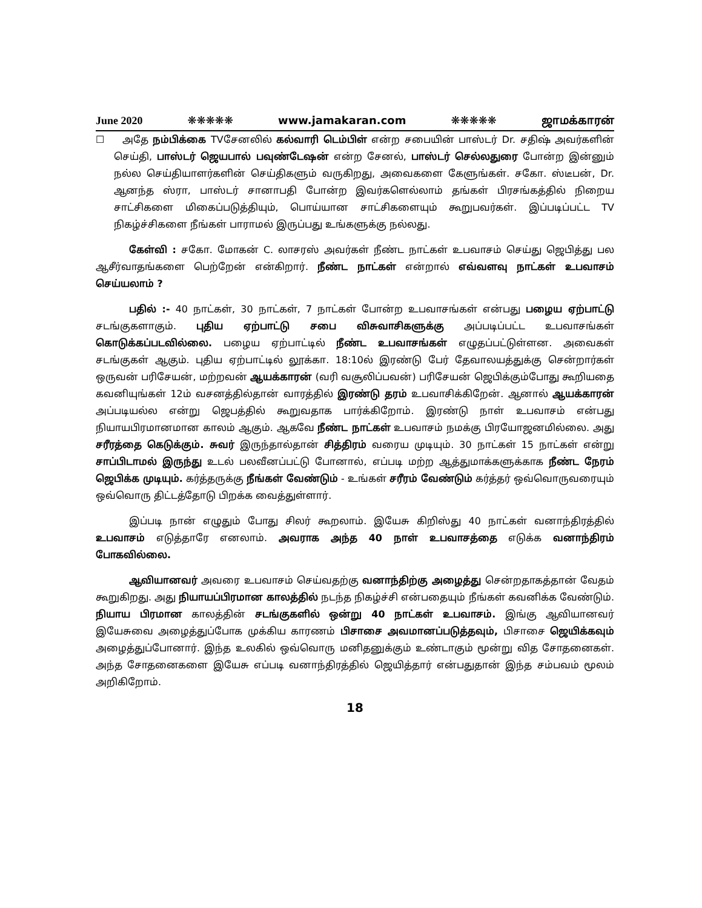June 2020 ❋❋❋❋❋ www.jamakaran.com ❋❋❋❋❋ ஜாமக்காரன்
☐ அதே நம்பிக்கை TVசேனலில் கல்வாரி டெம்பிள் என்ற சபையின் பாஸ்டர் Dr. சதிஷ் அவர்களின் செய்தி, பாஸ்டர் ஜெயபால் பவுண்டேஷன் என்ற சேனல், பாஸ்டர் செல்லதுரை போன்ற இன்னும் நல்ல செய்தியாளர்களின் செய்திகளும் வருகிறது, அவைகளை கேளுங்கள். சகோ. ஸ்டீபன், Dr. ஆனந்த ஸ்ரா, பாஸ்டர் சானாபதி போன்ற இவர்களெல்லாம் தங்கள் பிரசங்கத்தில் நிறைய சாட்சிகளை மிகைப்படுத்தியும், பொய்யான சாட்சிகளையும் கூறுபவர்கள். இப்படிப்பட்ட TV நிகழ்ச்சிகளை நீங்கள் பாராமல் இருப்பது உங்களுக்கு நல்லது.
கேள்வி : சகோ. மோகன் C. லாசரஸ் அவர்கள் நீண்ட நாட்கள் உபவாசம் செய்து ஜெபித்து பல ஆசீர்வாதங்களை பெற்றேன் என்கிறார். நீண்ட நாட்கள் என்றால் எவ்வளவு நாட்கள் உபவாசம் செய்யலாம் ?
பதில் :- 40 நாட்கள், 30 நாட்கள், 7 நாட்கள் போன்ற உபவாசங்கள் என்பது பழைய ஏற்பாட்டு சடங்குகளாகும். புதிய ஏற்பாட்டு சபை விசுவாசிகளுக்கு அப்படிப்பட்ட உபவாசங்கள் கொடுக்கப்படவில்லை. பழைய ஏற்பாட்டில் நீண்ட உபவாசங்கள் எழுதப்பட்டுள்ளன. அவைகள் சடங்குகள் ஆகும். புதிய ஏற்பாட்டில் லூக்கா. 18:10ல் இரண்டு பேர் தேவாலயத்துக்கு சென்றார்கள் ஒருவன் பரிசேயன், மற்றவன் ஆயக்காரன் (வரி வசூலிப்பவன்) பரிசேயன் ஜெபிக்கும்போது கூறியதை கவனியுங்கள் 12ம் வசனத்தில்தான் வாரத்தில் இரண்டு தரம் உபவாசிக்கிறேன். ஆனால் ஆயக்காரன் அப்படியல்ல என்று ஜெபத்தில் கூறுவதாக பார்க்கிறோம். இரண்டு நாள் உபவாசம் என்பது நியாயபிரமானமான காலம் ஆகும். ஆகவே நீண்ட நாட்கள் உபவாசம் நமக்கு பிரயோஜனமில்லை. அது சரீரத்தை கெடுக்கும். சுவர் இருந்தால்தான் சித்திரம் வரைய முடியும். 30 நாட்கள் 15 நாட்கள் என்று சாப்பிடாமல் இருந்து உடல் பலவீனப்பட்டு போனால், எப்படி மற்ற ஆத்துமாக்களுக்காக நீண்ட நேரம் ஜெபிக்க முடியும். கர்த்தருக்கு நீங்கள் வேண்டும் - உங்கள் சரீரம் வேண்டும் கர்த்தர் ஒவ்வொருவரையும் ஒவ்வொரு திட்டத்தோடு பிறக்க வைத்துள்ளார்.
இப்படி நான் எழுதும் போது சிலர் கூறலாம். இயேசு கிறிஸ்து 40 நாட்கள் வனாந்திரத்தில் உபவாசம் எடுத்தாரே எனலாம். அவராக அந்த 40 நாள் உபவாசத்தை எடுக்க வனாந்திரம் போகவில்லை.
ஆவியானவர் அவரை உபவாசம் செய்வதற்கு வனாந்திற்கு அழைத்து சென்றதாகத்தான் வேதம் கூறுகிறது. அது நியாயப்பிரமான காலத்தில் நடந்த நிகழ்ச்சி என்பதையும் நீங்கள் கவனிக்க வேண்டும். நியாய பிரமான காலத்தின் சடங்குகளில் ஒன்று 40 நாட்கள் உபவாசம். இங்கு ஆவியானவர் இயேசுவை அழைத்துப்போக முக்கிய காரணம் பிசாசை அவமானப்படுத்தவும், பிசாசை ஜெயிக்கவும் அழைத்துப்போனார். இந்த உலகில் ஒவ்வொரு மனிதனுக்கும் உண்டாகும் மூன்று வித சோதனைகள். அந்த சோதனைகளை இயேசு எப்படி வனாந்திரத்தில் ஜெயித்தார் என்பதுதான் இந்த சம்பவம் மூலம் அறிகிறோம்.
18